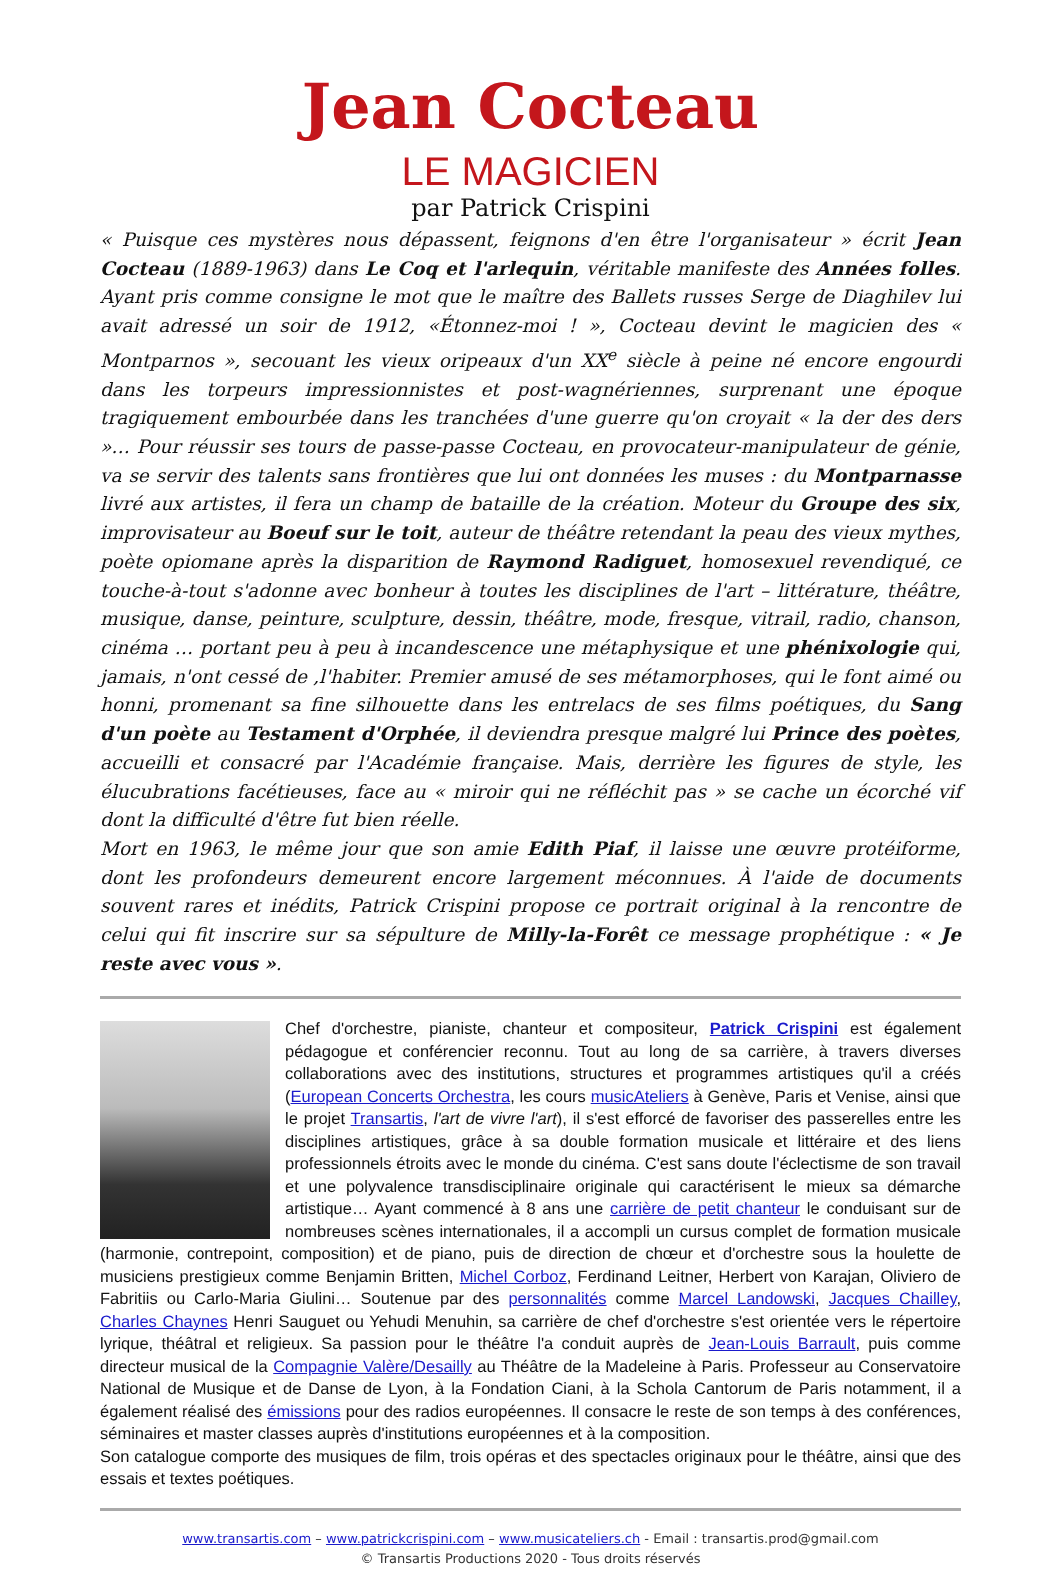Jean Cocteau
LE MAGICIEN
par Patrick Crispini
« Puisque ces mystères nous dépassent, feignons d'en être l'organisateur » écrit Jean Cocteau (1889-1963) dans Le Coq et l'arlequin, véritable manifeste des Années folles. Ayant pris comme consigne le mot que le maître des Ballets russes Serge de Diaghilev lui avait adressé un soir de 1912, «Étonnez-moi ! », Cocteau devint le magicien des « Montparnos », secouant les vieux oripeaux d'un XX<sup>e</sup> siècle à peine né encore engourdi dans les torpeurs impressionnistes et post-wagnériennes, surprenant une époque tragiquement embourbée dans les tranchées d'une guerre qu'on croyait « la der des ders »… Pour réussir ses tours de passe-passe Cocteau, en provocateur-manipulateur de génie, va se servir des talents sans frontières que lui ont données les muses : du Montparnasse livré aux artistes, il fera un champ de bataille de la création. Moteur du Groupe des six, improvisateur au Boeuf sur le toit, auteur de théâtre retendant la peau des vieux mythes, poète opiomane après la disparition de Raymond Radiguet, homosexuel revendiqué, ce touche-à-tout s'adonne avec bonheur à toutes les disciplines de l'art – littérature, théâtre, musique, danse, peinture, sculpture, dessin, théâtre, mode, fresque, vitrail, radio, chanson, cinéma … portant peu à peu à incandescence une métaphysique et une phénixologie qui, jamais, n'ont cessé de ,l'habiter. Premier amusé de ses métamorphoses, qui le font aimé ou honni, promenant sa fine silhouette dans les entrelacs de ses films poétiques, du Sang d'un poète au Testament d'Orphée, il deviendra presque malgré lui Prince des poètes, accueilli et consacré par l'Académie française. Mais, derrière les figures de style, les élucubrations facétieuses, face au « miroir qui ne réfléchit pas » se cache un écorché vif dont la difficulté d'être fut bien réelle.
Mort en 1963, le même jour que son amie Edith Piaf, il laisse une œuvre protéiforme, dont les profondeurs demeurent encore largement méconnues. À l'aide de documents souvent rares et inédits, Patrick Crispini propose ce portrait original à la rencontre de celui qui fit inscrire sur sa sépulture de Milly-la-Forêt ce message prophétique : « Je reste avec vous ».
Chef d'orchestre, pianiste, chanteur et compositeur, Patrick Crispini est également pédagogue et conférencier reconnu. Tout au long de sa carrière, à travers diverses collaborations avec des institutions, structures et programmes artistiques qu'il a créés (European Concerts Orchestra, les cours musicAteliers à Genève, Paris et Venise, ainsi que le projet Transartis, l'art de vivre l'art), il s'est efforcé de favoriser des passerelles entre les disciplines artistiques, grâce à sa double formation musicale et littéraire et des liens professionnels étroits avec le monde du cinéma. C'est sans doute l'éclectisme de son travail et une polyvalence transdisciplinaire originale qui caractérisent le mieux sa démarche artistique… Ayant commencé à 8 ans une carrière de petit chanteur le conduisant sur de nombreuses scènes internationales, il a accompli un cursus complet de formation musicale (harmonie, contrepoint, composition) et de piano, puis de direction de chœur et d'orchestre sous la houlette de musiciens prestigieux comme Benjamin Britten, Michel Corboz, Ferdinand Leitner, Herbert von Karajan, Oliviero de Fabritiis ou Carlo-Maria Giulini… Soutenue par des personnalités comme Marcel Landowski, Jacques Chailley, Charles Chaynes Henri Sauguet ou Yehudi Menuhin, sa carrière de chef d'orchestre s'est orientée vers le répertoire lyrique, théâtral et religieux. Sa passion pour le théâtre l'a conduit auprès de Jean-Louis Barrault, puis comme directeur musical de la Compagnie Valère/Desailly au Théâtre de la Madeleine à Paris. Professeur au Conservatoire National de Musique et de Danse de Lyon, à la Fondation Ciani, à la Schola Cantorum de Paris notamment, il a également réalisé des émissions pour des radios européennes. Il consacre le reste de son temps à des conférences, séminaires et master classes auprès d'institutions européennes et à la composition.
Son catalogue comporte des musiques de film, trois opéras et des spectacles originaux pour le théâtre, ainsi que des essais et textes poétiques.
www.transartis.com – www.patrickcrispini.com – www.musicateliers.ch - Email : transartis.prod@gmail.com
© Transartis Productions 2020 - Tous droits réservés